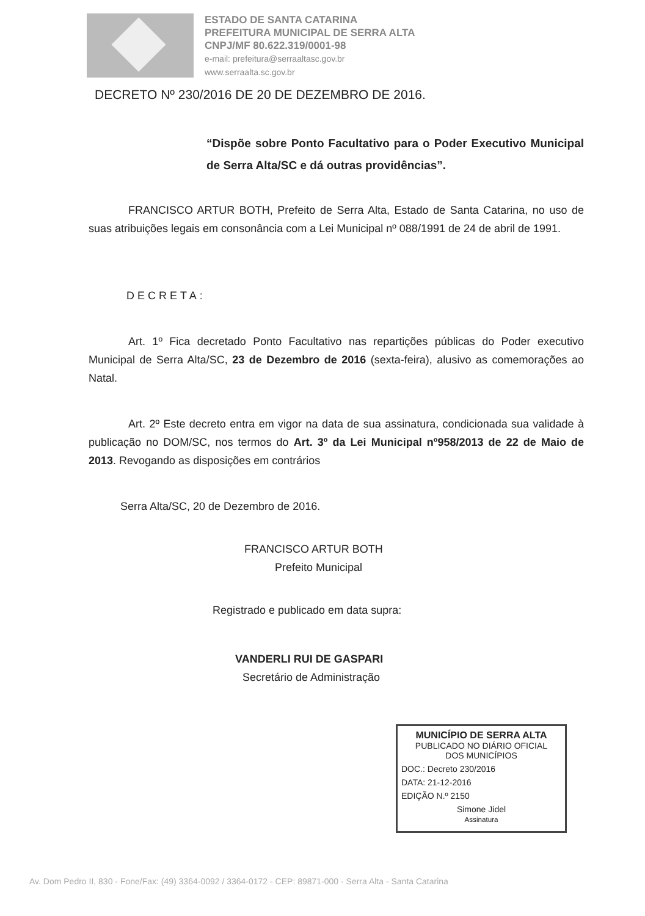ESTADO DE SANTA CATARINA
PREFEITURA MUNICIPAL DE SERRA ALTA
CNPJ/MF 80.622.319/0001-98
e-mail: prefeitura@serraaltasc.gov.br
www.serraalta.sc.gov.br
DECRETO Nº 230/2016 DE 20 DE DEZEMBRO DE 2016.
“Dispõe sobre Ponto Facultativo para o Poder Executivo Municipal de Serra Alta/SC e dá outras providências”.
FRANCISCO ARTUR BOTH, Prefeito de Serra Alta, Estado de Santa Catarina, no uso de suas atribuições legais em consonância com a Lei Municipal nº 088/1991 de 24 de abril de 1991.
DECRETA:
Art. 1º Fica decretado Ponto Facultativo nas repartições públicas do Poder executivo Municipal de Serra Alta/SC, 23 de Dezembro de 2016 (sexta-feira), alusivo as comemorações ao Natal.
Art. 2º Este decreto entra em vigor na data de sua assinatura, condicionada sua validade à publicação no DOM/SC, nos termos do Art. 3º da Lei Municipal nº958/2013 de 22 de Maio de 2013. Revogando as disposições em contrários
Serra Alta/SC, 20 de Dezembro de 2016.
FRANCISCO ARTUR BOTH
Prefeito Municipal
Registrado e publicado em data supra:
VANDERLI RUI DE GASPARI
Secretário de Administração
MUNICÍPIO DE SERRA ALTA
PUBLICADO NO DIÁRIO OFICIAL
DOS MUNICÍPIOS
DOC.: Decreto 230/2016
DATA: 21-12-2016
EDIÇÃO N.º 2150
Simone Jidel
Assinatura
Av. Dom Pedro II, 830 - Fone/Fax: (49) 3364-0092 / 3364-0172 - CEP: 89871-000 - Serra Alta - Santa Catarina